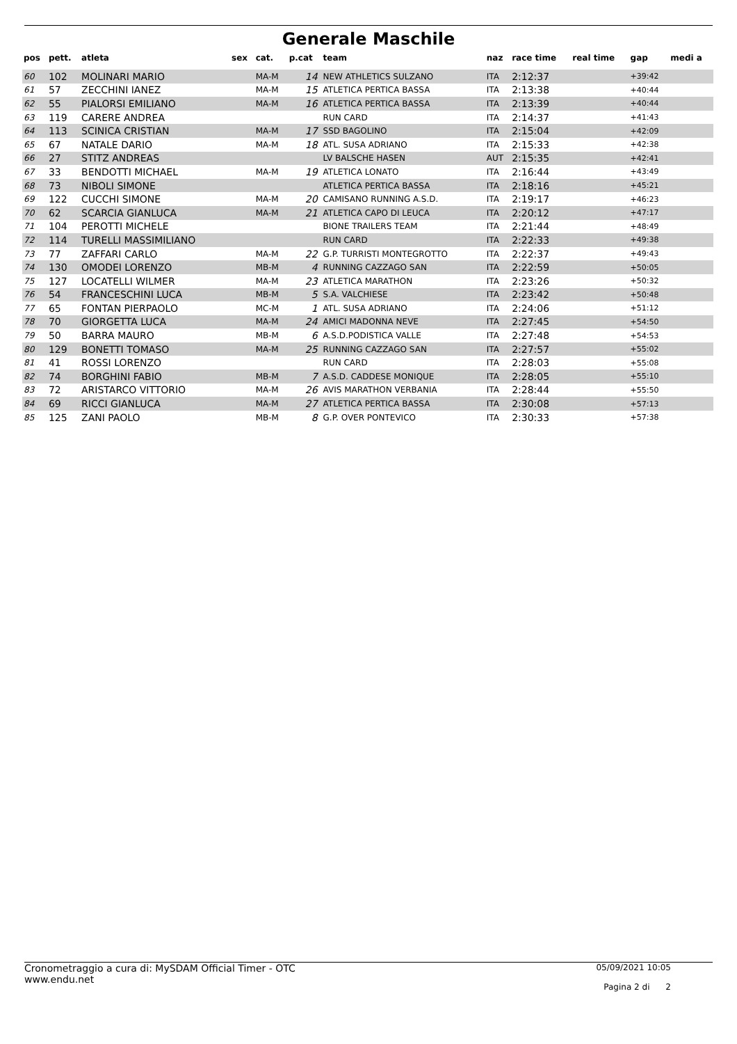Generale Maschile
| pos | pett. | atleta | sex | cat. | p.cat | team | naz | race time | real time | gap | medi a |
| --- | --- | --- | --- | --- | --- | --- | --- | --- | --- | --- | --- |
| 60 | 102 | MOLINARI MARIO | | MA-M | 14 | NEW ATHLETICS SULZANO | ITA | 2:12:37 | | +39:42 | |
| 61 | 57 | ZECCHINI IANEZ | | MA-M | 15 | ATLETICA PERTICA BASSA | ITA | 2:13:38 | | +40:44 | |
| 62 | 55 | PIALORSI EMILIANO | | MA-M | 16 | ATLETICA PERTICA BASSA | ITA | 2:13:39 | | +40:44 | |
| 63 | 119 | CARERE ANDREA | | | | RUN CARD | ITA | 2:14:37 | | +41:43 | |
| 64 | 113 | SCINICA CRISTIAN | | MA-M | 17 | SSD BAGOLINO | ITA | 2:15:04 | | +42:09 | |
| 65 | 67 | NATALE DARIO | | MA-M | 18 | ATL. SUSA ADRIANO | ITA | 2:15:33 | | +42:38 | |
| 66 | 27 | STITZ ANDREAS | | | | LV BALSCHE HASEN | AUT | 2:15:35 | | +42:41 | |
| 67 | 33 | BENDOTTI MICHAEL | | MA-M | 19 | ATLETICA LONATO | ITA | 2:16:44 | | +43:49 | |
| 68 | 73 | NIBOLI SIMONE | | | | ATLETICA PERTICA BASSA | ITA | 2:18:16 | | +45:21 | |
| 69 | 122 | CUCCHI SIMONE | | MA-M | 20 | CAMISANO RUNNING A.S.D. | ITA | 2:19:17 | | +46:23 | |
| 70 | 62 | SCARCIA GIANLUCA | | MA-M | 21 | ATLETICA CAPO DI LEUCA | ITA | 2:20:12 | | +47:17 | |
| 71 | 104 | PEROTTI MICHELE | | | | BIONE TRAILERS TEAM | ITA | 2:21:44 | | +48:49 | |
| 72 | 114 | TURELLI MASSIMILIANO | | | | RUN CARD | ITA | 2:22:33 | | +49:38 | |
| 73 | 77 | ZAFFARI CARLO | | MA-M | 22 | G.P. TURRISTI MONTEGROTTO | ITA | 2:22:37 | | +49:43 | |
| 74 | 130 | OMODEI LORENZO | | MB-M | 4 | RUNNING CAZZAGO SAN | ITA | 2:22:59 | | +50:05 | |
| 75 | 127 | LOCATELLI WILMER | | MA-M | 23 | ATLETICA MARATHON | ITA | 2:23:26 | | +50:32 | |
| 76 | 54 | FRANCESCHINI LUCA | | MB-M | 5 | S.A. VALCHIESE | ITA | 2:23:42 | | +50:48 | |
| 77 | 65 | FONTAN PIERPAOLO | | MC-M | 1 | ATL. SUSA ADRIANO | ITA | 2:24:06 | | +51:12 | |
| 78 | 70 | GIORGETTA LUCA | | MA-M | 24 | AMICI MADONNA NEVE | ITA | 2:27:45 | | +54:50 | |
| 79 | 50 | BARRA MAURO | | MB-M | 6 | A.S.D.PODISTICA VALLE | ITA | 2:27:48 | | +54:53 | |
| 80 | 129 | BONETTI TOMASO | | MA-M | 25 | RUNNING CAZZAGO SAN | ITA | 2:27:57 | | +55:02 | |
| 81 | 41 | ROSSI LORENZO | | | | RUN CARD | ITA | 2:28:03 | | +55:08 | |
| 82 | 74 | BORGHINI FABIO | | MB-M | 7 | A.S.D. CADDESE MONIQUE | ITA | 2:28:05 | | +55:10 | |
| 83 | 72 | ARISTARCO VITTORIO | | MA-M | 26 | AVIS MARATHON VERBANIA | ITA | 2:28:44 | | +55:50 | |
| 84 | 69 | RICCI GIANLUCA | | MA-M | 27 | ATLETICA PERTICA BASSA | ITA | 2:30:08 | | +57:13 | |
| 85 | 125 | ZANI PAOLO | | MB-M | 8 | G.P. OVER PONTEVICO | ITA | 2:30:33 | | +57:38 | |
Cronometraggio a cura di: MySDAM Official Timer - OTC
www.endu.net
05/09/2021 10:05
Pagina 2 di 2